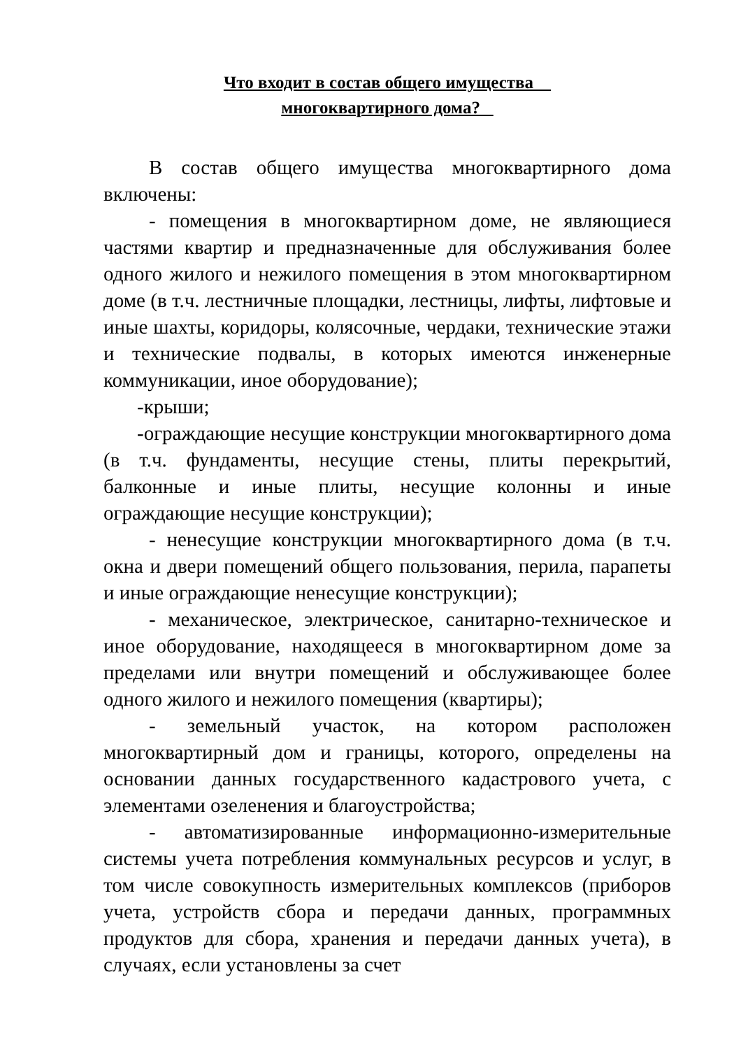Что входит в состав общего имущества
многоквартирного дома?
В состав общего имущества многоквартирного дома включены:
- помещения в многоквартирном доме, не являющиеся частями квартир и предназначенные для обслуживания более одного жилого и нежилого помещения в этом многоквартирном доме (в т.ч. лестничные площадки, лестницы, лифты, лифтовые и иные шахты, коридоры, колясочные, чердаки, технические этажи и технические подвалы, в которых имеются инженерные коммуникации, иное оборудование);
-крыши;
-ограждающие несущие конструкции многоквартирного дома (в т.ч. фундаменты, несущие стены, плиты перекрытий, балконные и иные плиты, несущие колонны и иные ограждающие несущие конструкции);
- ненесущие конструкции многоквартирного дома (в т.ч. окна и двери помещений общего пользования, перила, парапеты и иные ограждающие ненесущие конструкции);
- механическое, электрическое, санитарно-техническое и иное оборудование, находящееся в многоквартирном доме за пределами или внутри помещений и обслуживающее более одного жилого и нежилого помещения (квартиры);
- земельный участок, на котором расположен многоквартирный дом и границы, которого, определены на основании данных государственного кадастрового учета, с элементами озеленения и благоустройства;
- автоматизированные информационно-измерительные системы учета потребления коммунальных ресурсов и услуг, в том числе совокупность измерительных комплексов (приборов учета, устройств сбора и передачи данных, программных продуктов для сбора, хранения и передачи данных учета), в случаях, если установлены за счет